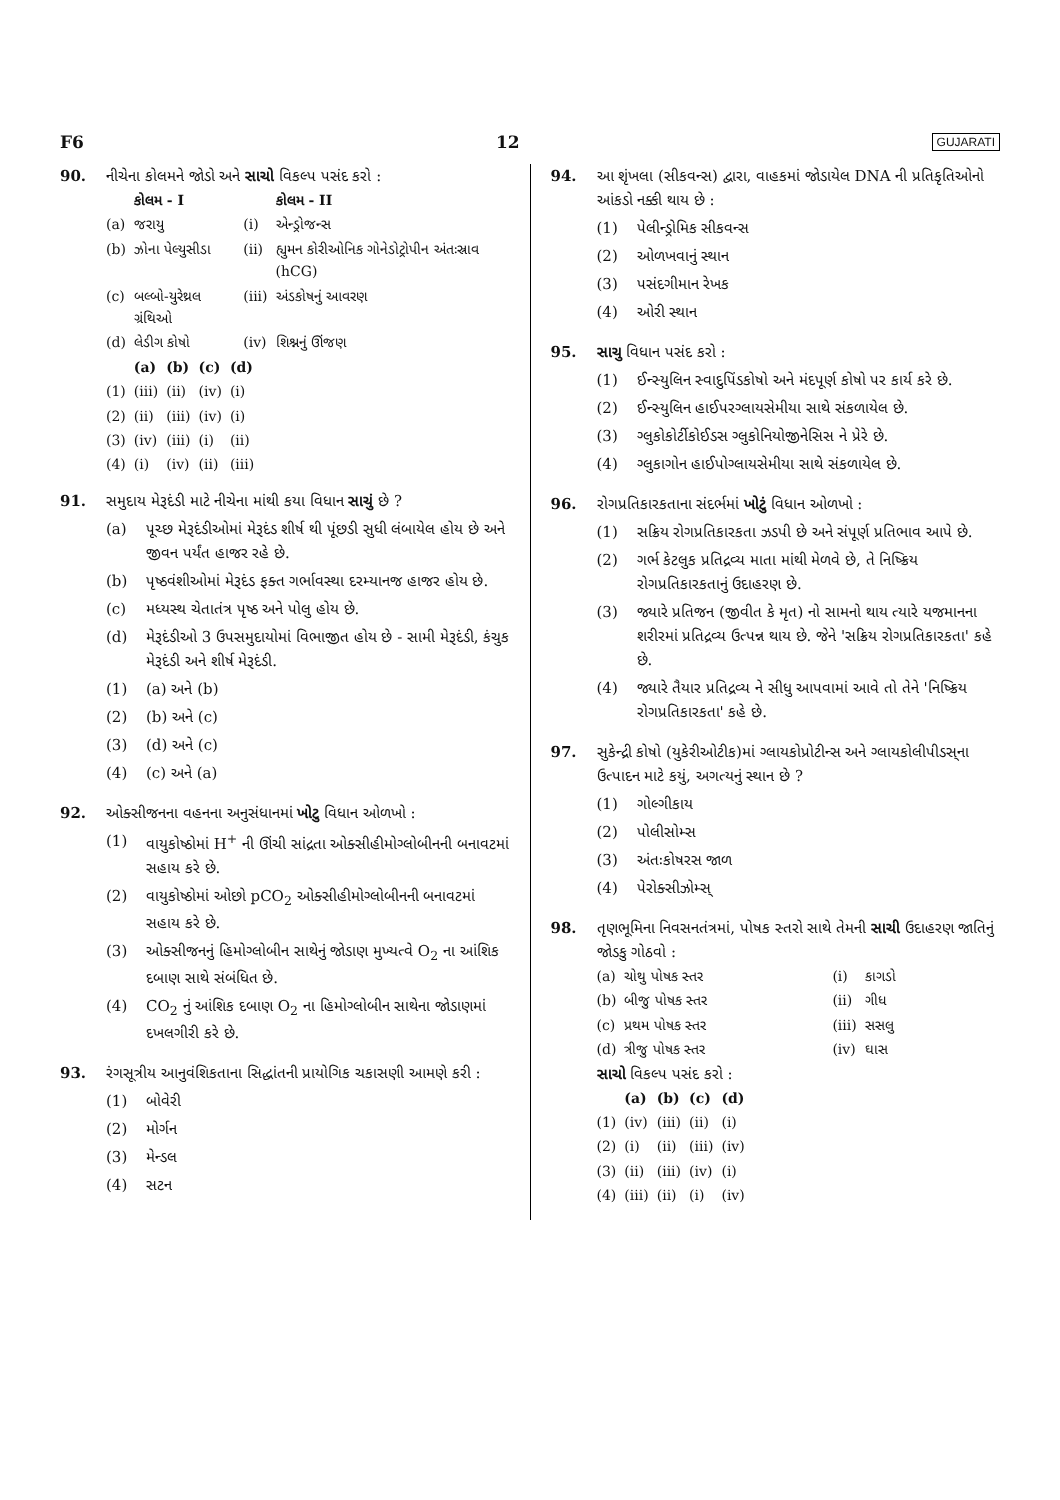F6 12 GUJARATI
90. નીચેના કોલમને જોડો અને સાચો વિકલ્પ પસંદ કરો :
| | કોલમ - I | | કોલમ - II |
| --- | --- | --- | --- |
| (a) | જરાયુ | (i) | એન્ડ્રોજન્સ |
| (b) | ઝોના પેલ્યુસીડા | (ii) | હ્યુમન કોરીઓનિક ગોનેડોટ્રોપીન અંતઃસ્રાવ (hCG) |
| (c) | બલ્બો-યુરેથ્રલ ગ્રંથિઓ | (iii) | અંડકોષનું આવરણ |
| (d) | લેડીગ કોષો | (iv) | શિશ્નનું ઊંજણ |
| | (a) | (b) | (c) | (d) |
| --- | --- | --- | --- | --- |
| (1) | (iii) | (ii) | (iv) | (i) |
| (2) | (ii) | (iii) | (iv) | (i) |
| (3) | (iv) | (iii) | (i) | (ii) |
| (4) | (i) | (iv) | (ii) | (iii) |
91. સમુદાય મેરૂદંડી માટે નીચેના માંથી કયા વિધાન સાચું છે ?
(a) પૂચ્છ મેરૂદંડીઓમાં મેરૂદંડ શીર્ષ થી પૂંછડી સુધી લંબાયેલ હોય છે અને જીવન પર્યંત હાજર રહે છે.
(b) પૃષ્ઠવંશીઓમાં મેરૂદંડ ફક્ત ગર્ભાવસ્થા દરમ્યાનજ હાજર હોય છે.
(c) મધ્યસ્થ ચેતાતંત્ર પૃષ્ઠ અને પોલુ હોય છે.
(d) મેરૂદંડીઓ 3 ઉપસમુદાયોમાં વિભાજીત હોય છે - સામી મેરૂદંડી, કંચુક મેરૂદંડી અને શીર્ષ મેરૂદંડી.
(1) (a) અને (b)
(2) (b) અને (c)
(3) (d) અને (c)
(4) (c) અને (a)
92. ઓક્સીજનના વહનના અનુસંધાનમાં ખોટુ વિધાન ઓળખો :
(1) વાયુકોષ્ઠોમાં H<sup>+</sup> ની ઊંચી સાંદ્રતા ઓક્સીહીમોગ્લોબીનની બનાવટમાં સહાય કરે છે.
(2) વાયુકોષ્ઠોમાં ઓછો pCO<sub>2</sub> ઓક્સીહીમોગ્લોબીનની બનાવટમાં સહાય કરે છે.
(3) ઓક્સીજનનું હિમોગ્લોબીન સાથેનું જોડાણ મુખ્યત્વે O<sub>2</sub> ના આંશિક દબાણ સાથે સંબંધિત છે.
(4) CO<sub>2</sub> નું આંશિક દબાણ O<sub>2</sub> ના હિમોગ્લોબીન સાથેના જોડાણમાં દખલગીરી કરે છે.
93. રંગસૂત્રીય આનુવંશિકતાના સિદ્ધાંતની પ્રાયોગિક ચકાસણી આમણે કરી :
(1) બોવેરી
(2) મોર્ગન
(3) મેન્ડલ
(4) સટન
94. આ શૃંખલા (સીકવન્સ) દ્વારા, વાહકમાં જોડાયેલ DNA ની પ્રતિકૃતિઓનો આંકડો નક્કી થાય છે :
(1) પેલીન્ડ્રોમિક સીકવન્સ
(2) ઓળખવાનું સ્થાન
(3) પસંદગીમાન રેખક
(4) ઓરી સ્થાન
95. સાચુ વિધાન પસંદ કરો :
(1) ઈન્સ્યુલિન સ્વાદુપિંડકોષો અને મંદપૂર્ણ કોષો પર કાર્ય કરે છે.
(2) ઈન્સ્યુલિન હાઈપરગ્લાયસેમીયા સાથે સંકળાયેલ છે.
(3) ગ્લુકોકોર્ટીકોઈડસ ગ્લુકોનિયોજીનેસિસ ને પ્રેરે છે.
(4) ગ્લુકાગોન હાઈપોગ્લાયસેમીયા સાથે સંકળાયેલ છે.
96. રોગપ્રતિકારકતાના સંદર્ભમાં ખોટું વિધાન ઓળખો :
(1) સક્રિય રોગપ્રતિકારકતા ઝડપી છે અને સંપૂર્ણ પ્રતિભાવ આપે છે.
(2) ગર્ભ કેટલુક પ્રતિદ્રવ્ય માતા માંથી મેળવે છે, તે નિષ્ક્રિય રોગપ્રતિકારકતાનું ઉદાહરણ છે.
(3) જ્યારે પ્રતિજન (જીવીત કે મૃત) નો સામનો થાય ત્યારે યજમાનના શરીરમાં પ્રતિદ્રવ્ય ઉત્પન્ન થાય છે. જેને 'સક્રિય રોગપ્રતિકારકતા' કહે છે.
(4) જ્યારે તૈયાર પ્રતિદ્રવ્ય ને સીધુ આપવામાં આવે તો તેને 'નિષ્ક્રિય રોગપ્રતિકારકતા' કહે છે.
97. સુકેન્દ્રી કોષો (યુકેરીઓટીક)માં ગ્લાયકોપ્રોટીન્સ અને ગ્લાયકોલીપીડસ્‌ના ઉત્પાદન માટે કયું, અગત્યનું સ્થાન છે ?
(1) ગોલ્ગીકાય
(2) પોલીસોમ્સ
(3) અંતઃકોષરસ જાળ
(4) પેરોક્સીઝોમ્સ્‌
98. તૃણભૂમિના નિવસનતંત્રમાં, પોષક સ્તરો સાથે તેમની સાચી ઉદાહરણ જાતિનું જોડકુ ગોઠવો :
| (a) | ચોથુ પોષક સ્તર | (i) | કાગડો |
| (b) | બીજુ પોષક સ્તર | (ii) | ગીધ |
| (c) | પ્રથમ પોષક સ્તર | (iii) | સસલુ |
| (d) | ત્રીજુ પોષક સ્તર | (iv) | ઘાસ |
સાચો વિકલ્પ પસંદ કરો :
| | (a) | (b) | (c) | (d) |
| --- | --- | --- | --- | --- |
| (1) | (iv) | (iii) | (ii) | (i) |
| (2) | (i) | (ii) | (iii) | (iv) |
| (3) | (ii) | (iii) | (iv) | (i) |
| (4) | (iii) | (ii) | (i) | (iv) |